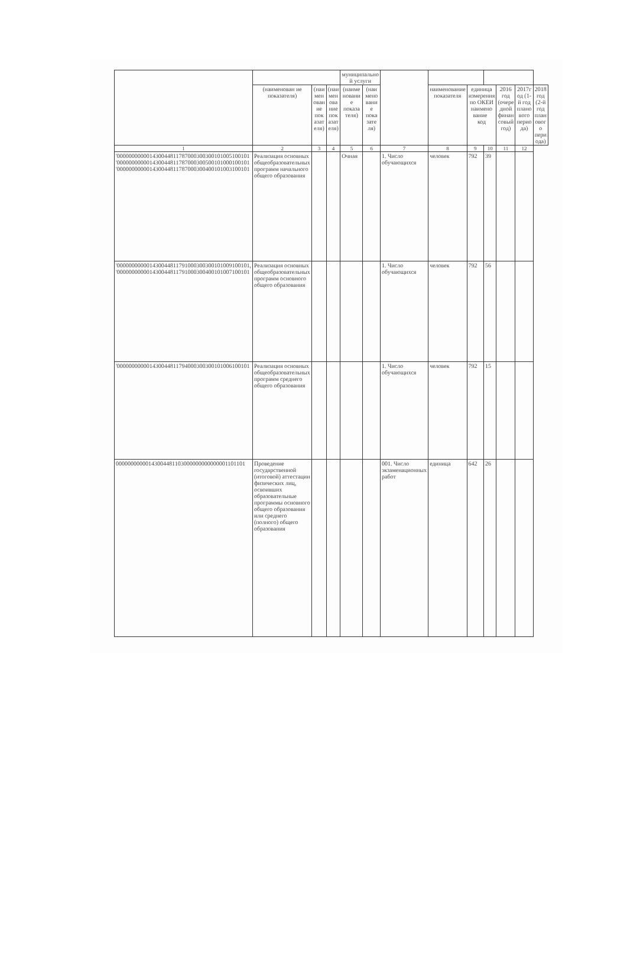| | | | | муниципально й услуги | | | | | | | | |
| --- | --- | --- | --- | --- | --- | --- | --- | --- | --- | --- | --- | --- |
| | (наименован ие показателя) | (наи мен ован ие пок азат еля) | (наи мен ова ние пок азат еля) | (наиме новани е показа теля) | (наи мено вани е пока зате ля) | | наименование показателя | единица измерения по ОКЕИ наимено вание код | | 2016 год (очере дной финан совый год) | 2017г од (1-й год плано вого перио да) | 2018 год (2-й год план овог о пери ода) |
| 1 | 2 | 3 | 4 | 5 | 6 | 7 | 8 | 9 | 10 | 11 | 12 | |
| '000000000001430044811787000300300101005100101 '000000000001430044811787000300500101000100101 '000000000001430044811787000300400101003100101 | Реализация основных общеобразовательных программ начального общего образования | | | Очная | | 1. Число обучающихся | человек | 792 | 39 | | | |
| '000000000001430044811791000300300101009100101, '000000000001430044811791000300400101007100101 | Реализация основных общеобразовательных программ основного общего образования | | | | | 1. Число обучающихся | человек | 792 | 56 | | | |
| '000000000001430044811794000300300101006100101 | Реализация основных общеобразовательных программ среднего общего образования | | | | | 1. Число обучающихся | человек | 792 | 15 | | | |
| 00000000000143004481103000000000000001101101 | Проведение государственной (итоговой) аттестации физических лиц, освоивших образовательные программы основного общего образования или среднего (полного) общего образования | | | | | 001. Число экзаменационных работ | единица | 642 | 26 | | | |